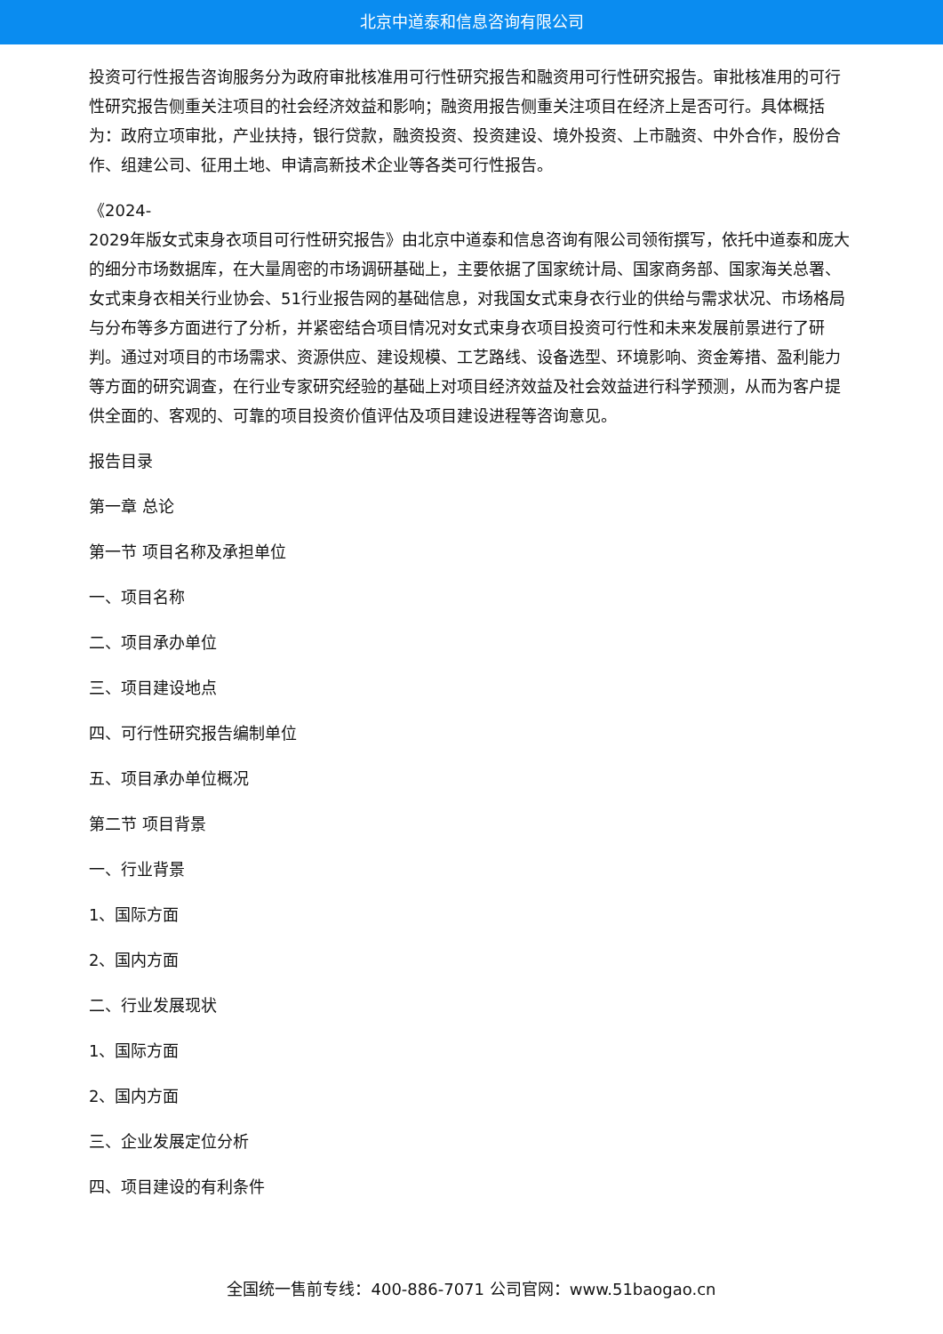北京中道泰和信息咨询有限公司
投资可行性报告咨询服务分为政府审批核准用可行性研究报告和融资用可行性研究报告。审批核准用的可行性研究报告侧重关注项目的社会经济效益和影响；融资用报告侧重关注项目在经济上是否可行。具体概括为：政府立项审批，产业扶持，银行贷款，融资投资、投资建设、境外投资、上市融资、中外合作，股份合作、组建公司、征用土地、申请高新技术企业等各类可行性报告。
《2024-
2029年版女式束身衣项目可行性研究报告》由北京中道泰和信息咨询有限公司领衔撰写，依托中道泰和庞大的细分市场数据库，在大量周密的市场调研基础上，主要依据了国家统计局、国家商务部、国家海关总署、女式束身衣相关行业协会、51行业报告网的基础信息，对我国女式束身衣行业的供给与需求状况、市场格局与分布等多方面进行了分析，并紧密结合项目情况对女式束身衣项目投资可行性和未来发展前景进行了研判。通过对项目的市场需求、资源供应、建设规模、工艺路线、设备选型、环境影响、资金筹措、盈利能力等方面的研究调查，在行业专家研究经验的基础上对项目经济效益及社会效益进行科学预测，从而为客户提供全面的、客观的、可靠的项目投资价值评估及项目建设进程等咨询意见。
报告目录
第一章 总论
第一节 项目名称及承担单位
一、项目名称
二、项目承办单位
三、项目建设地点
四、可行性研究报告编制单位
五、项目承办单位概况
第二节 项目背景
一、行业背景
1、国际方面
2、国内方面
二、行业发展现状
1、国际方面
2、国内方面
三、企业发展定位分析
四、项目建设的有利条件
全国统一售前专线：400-886-7071 公司官网：www.51baogao.cn